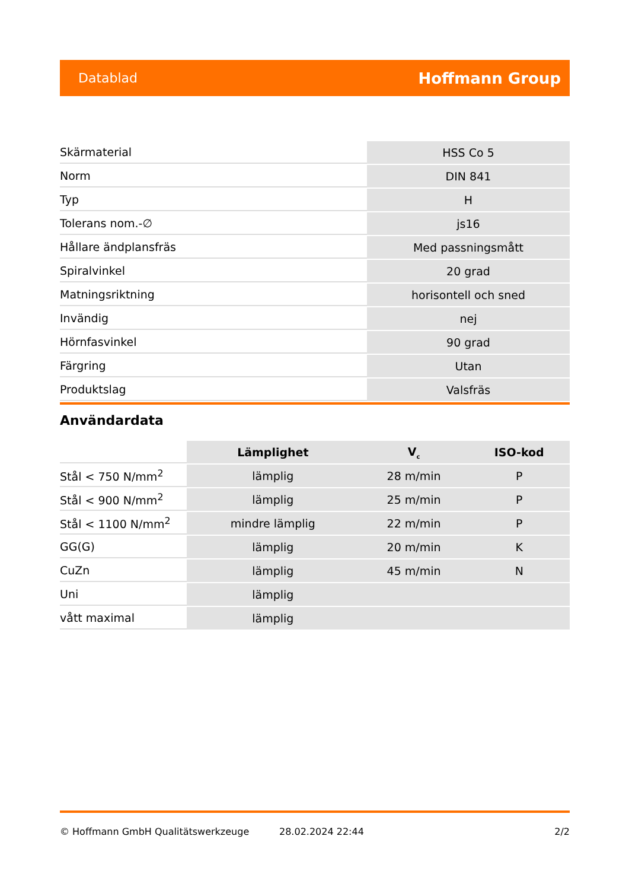Datablad Hoffmann Group
| Skärmaterial | HSS Co 5 |
| Norm | DIN 841 |
| Typ | H |
| Tolerans nom.-∅ | js16 |
| Hållare ändplansfräs | Med passningsmått |
| Spiralvinkel | 20 grad |
| Matningsriktning | horisontell och sned |
| Invändig | nej |
| Hörnfasvinkel | 90 grad |
| Färgring | Utan |
| Produktslag | Valsfräs |
Användardata
| | Lämplighet | V<sub>c</sub> | ISO-kod |
| --- | --- | --- | --- |
| Stål < 750 N/mm<sup>2</sup> | lämplig | 28 m/min | P |
| Stål < 900 N/mm<sup>2</sup> | lämplig | 25 m/min | P |
| Stål < 1100 N/mm<sup>2</sup> | mindre lämplig | 22 m/min | P |
| GG(G) | lämplig | 20 m/min | K |
| CuZn | lämplig | 45 m/min | N |
| Uni | lämplig | | |
| vått maximal | lämplig | | |
© Hoffmann GmbH Qualitätswerkzeuge 28.02.2024 22:44 2/2